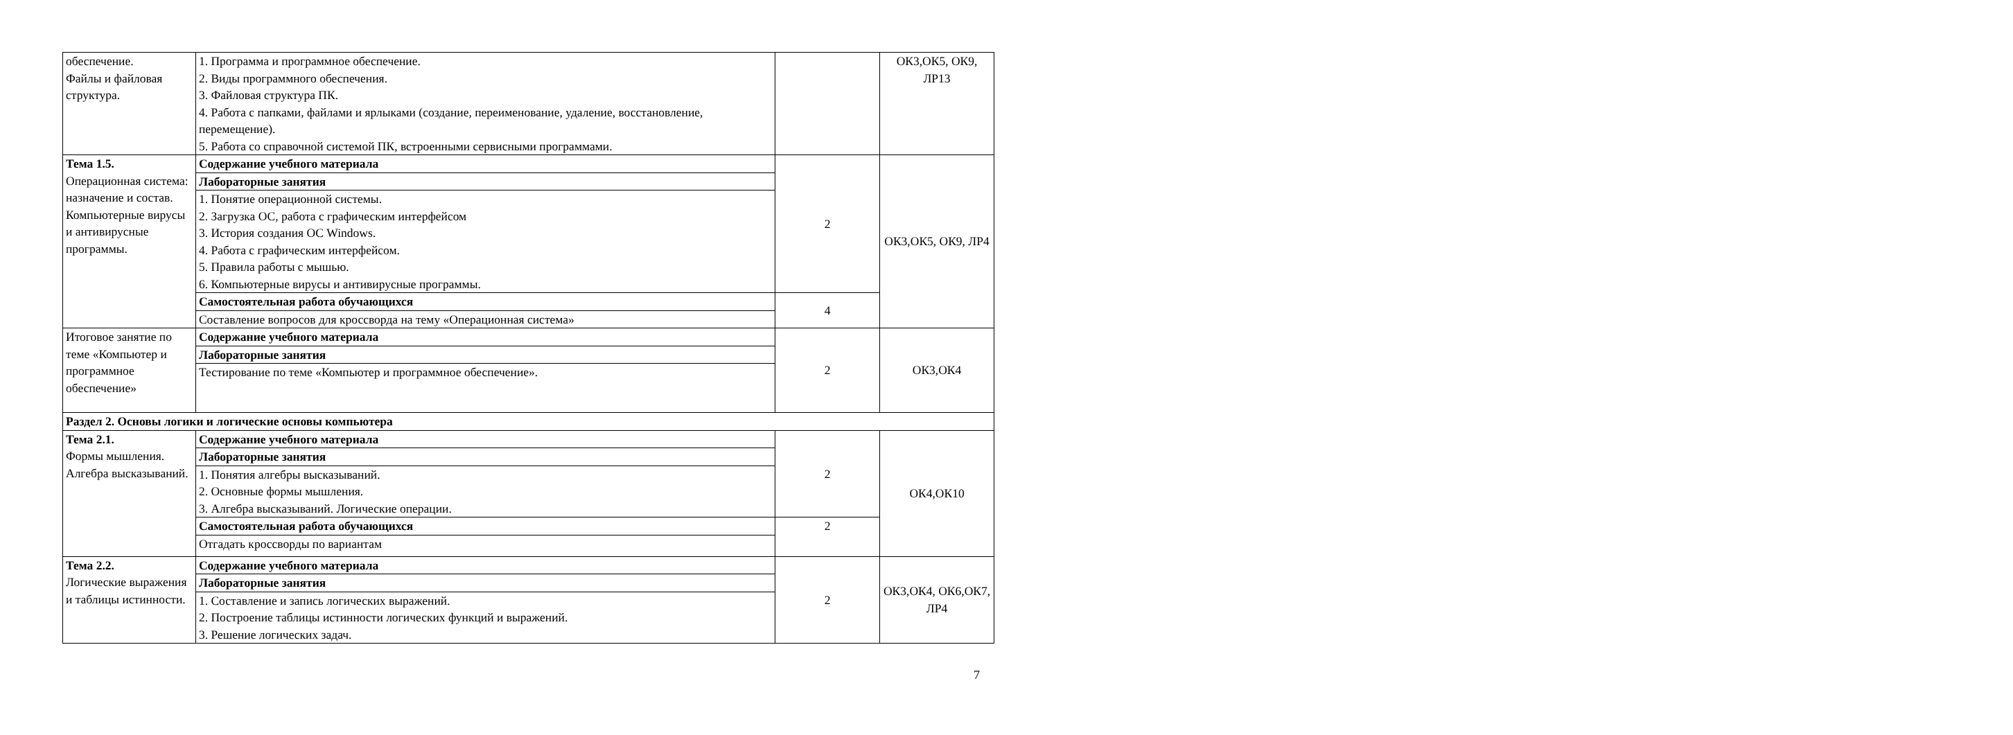| обеспечение. Файлы и файловая структура. | 1. Программа и программное обеспечение. 2. Виды программного обеспечения. 3. Файловая структура ПК. 4. Работа с папками, файлами и ярлыками (создание, переименование, удаление, восстановление, перемещение). 5. Работа со справочной системой ПК, встроенными сервисными программами. | | ОК3,ОК5, ОК9, ЛР13 |
| Тема 1.5. Операционная система: назначение и состав. Компьютерные вирусы и антивирусные программы. | Содержание учебного материала | 2 | ОК3,ОК5, ОК9, ЛР4 |
| | Лабораторные занятия | | |
| | 1. Понятие операционной системы. 2. Загрузка ОС, работа с графическим интерфейсом 3. История создания ОС Windows. 4. Работа с графическим интерфейсом. 5. Правила работы с мышью. 6. Компьютерные вирусы и антивирусные программы. | | |
| | Самостоятельная работа обучающихся | 4 | |
| | Составление вопросов для кроссворда на тему «Операционная система» | | |
| Итоговое занятие по теме «Компьютер и программное обеспечение» | Содержание учебного материала | 2 | ОК3,ОК4 |
| | Лабораторные занятия | | |
| | Тестирование по теме «Компьютер и программное обеспечение». | | |
| Раздел 2. Основы логики и логические основы компьютера | | | |
| Тема 2.1. Формы мышления. Алгебра высказываний. | Содержание учебного материала | 2 | ОК4,ОК10 |
| | Лабораторные занятия | | |
| | 1. Понятия алгебры высказываний. 2. Основные формы мышления. 3. Алгебра высказываний. Логические операции. | | |
| | Самостоятельная работа обучающихся | 2 | |
| | Отгадать кроссворды по вариантам | | |
| Тема 2.2. Логические выражения и таблицы истинности. | Содержание учебного материала | 2 | ОК3,ОК4, ОК6,ОК7, ЛР4 |
| | Лабораторные занятия | | |
| | 1. Составление и запись логических выражений. 2. Построение таблицы истинности логических функций и выражений. 3. Решение логических задач. | | |
7